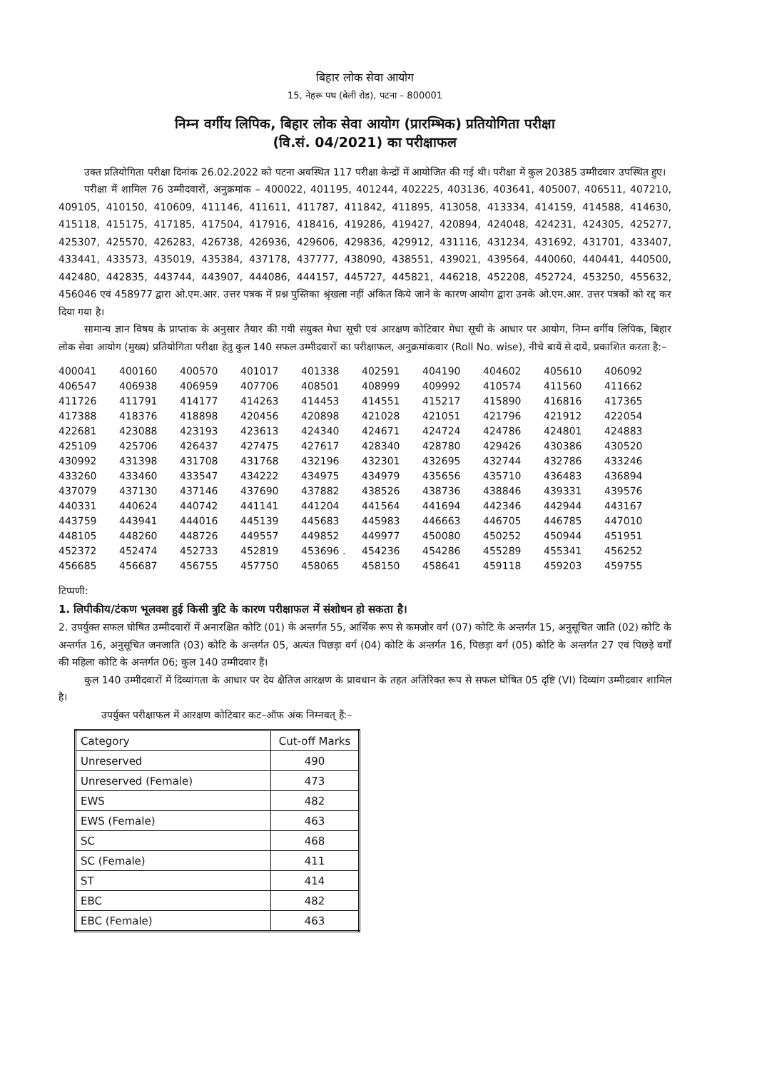बिहार लोक सेवा आयोग
15, नेहरू पथ (बेली रोड), पटना – 800001
निम्न वर्गीय लिपिक, बिहार लोक सेवा आयोग (प्रारम्भिक) प्रतियोगिता परीक्षा
(वि.सं. 04/2021) का परीक्षाफल
उक्त प्रतियोगिता परीक्षा दिनांक 26.02.2022 को पटना अवस्थित 117 परीक्षा केन्द्रों में आयोजित की गई थी। परीक्षा में कुल 20385 उम्मीदवार उपस्थित हुए।
परीक्षा में शामिल 76 उम्मीदवारों, अनुक्रमांक – 400022, 401195, 401244, 402225, 403136, 403641, 405007, 406511, 407210, 409105, 410150, 410609, 411146, 411611, 411787, 411842, 411895, 413058, 413334, 414159, 414588, 414630, 415118, 415175, 417185, 417504, 417916, 418416, 419286, 419427, 420894, 424048, 424231, 424305, 425277, 425307, 425570, 426283, 426738, 426936, 429606, 429836, 429912, 431116, 431234, 431692, 431701, 433407, 433441, 433573, 435019, 435384, 437178, 437777, 438090, 438551, 439021, 439564, 440060, 440441, 440500, 442480, 442835, 443744, 443907, 444086, 444157, 445727, 445821, 446218, 452208, 452724, 453250, 455632, 456046 एवं 458977 द्वारा ओ.एम.आर. उत्तर पत्रक में प्रश्न पुस्तिका श्रृंखला नहीं अंकित किये जाने के कारण आयोग द्वारा उनके ओ.एम.आर. उत्तर पत्रकों को रद्द कर दिया गया है।
सामान्य ज्ञान विषय के प्राप्तांक के अनुसार तैयार की गयी संयुक्त मेधा सूची एवं आरक्षण कोटिवार मेधा सूची के आधार पर आयोग, निम्न वर्गीय लिपिक, बिहार लोक सेवा आयोग (मुख्य) प्रतियोगिता परीक्षा हेतु कुल 140 सफल उम्मीदवारों का परीक्षाफल, अनुक्रमांकवार (Roll No. wise), नीचे बायें से दायें, प्रकाशित करता है:–
| 400041 | 400160 | 400570 | 401017 | 401338 | 402591 | 404190 | 404602 | 405610 | 406092 |
| 406547 | 406938 | 406959 | 407706 | 408501 | 408999 | 409992 | 410574 | 411560 | 411662 |
| 411726 | 411791 | 414177 | 414263 | 414453 | 414551 | 415217 | 415890 | 416816 | 417365 |
| 417388 | 418376 | 418898 | 420456 | 420898 | 421028 | 421051 | 421796 | 421912 | 422054 |
| 422681 | 423088 | 423193 | 423613 | 424340 | 424671 | 424724 | 424786 | 424801 | 424883 |
| 425109 | 425706 | 426437 | 427475 | 427617 | 428340 | 428780 | 429426 | 430386 | 430520 |
| 430992 | 431398 | 431708 | 431768 | 432196 | 432301 | 432695 | 432744 | 432786 | 433246 |
| 433260 | 433460 | 433547 | 434222 | 434975 | 434979 | 435656 | 435710 | 436483 | 436894 |
| 437079 | 437130 | 437146 | 437690 | 437882 | 438526 | 438736 | 438846 | 439331 | 439576 |
| 440331 | 440624 | 440742 | 441141 | 441204 | 441564 | 441694 | 442346 | 442944 | 443167 |
| 443759 | 443941 | 444016 | 445139 | 445683 | 445983 | 446663 | 446705 | 446785 | 447010 |
| 448105 | 448260 | 448726 | 449557 | 449852 | 449977 | 450080 | 450252 | 450944 | 451951 |
| 452372 | 452474 | 452733 | 452819 | 453696 . | 454236 | 454286 | 455289 | 455341 | 456252 |
| 456685 | 456687 | 456755 | 457750 | 458065 | 458150 | 458641 | 459118 | 459203 | 459755 |
टिप्पणी:
1. लिपीकीय/टंकण भूलवश हुई किसी त्रुटि के कारण परीक्षाफल में संशोधन हो सकता है।
2. उपर्युक्त सफल घोषित उम्मीदवारों में अनारक्षित कोटि (01) के अन्तर्गत 55, आर्थिक रूप से कमजोर वर्ग (07) कोटि के अन्तर्गत 15, अनुसूचित जाति (02) कोटि के अन्तर्गत 16, अनुसूचित जनजाति (03) कोटि के अन्तर्गत 05, अत्यंत पिछड़ा वर्ग (04) कोटि के अन्तर्गत 16, पिछड़ा वर्ग (05) कोटि के अन्तर्गत 27 एवं पिछड़े वर्गों की महिला कोटि के अन्तर्गत 06; कुल 140 उम्मीदवार हैं।
कुल 140 उम्मीदवारों में दिव्यांगता के आधार पर देय क्षैतिज आरक्षण के प्रावधान के तहत अतिरिक्त रूप से सफल घोषित 05 दृष्टि (VI) दिव्यांग उम्मीदवार शामिल है।
उपर्युक्त परीक्षाफल में आरक्षण कोटिवार कट–ऑफ अंक निम्नवत् हैं:–
| Category | Cut-off Marks |
| --- | --- |
| Unreserved | 490 |
| Unreserved (Female) | 473 |
| EWS | 482 |
| EWS (Female) | 463 |
| SC | 468 |
| SC (Female) | 411 |
| ST | 414 |
| EBC | 482 |
| EBC (Female) | 463 |